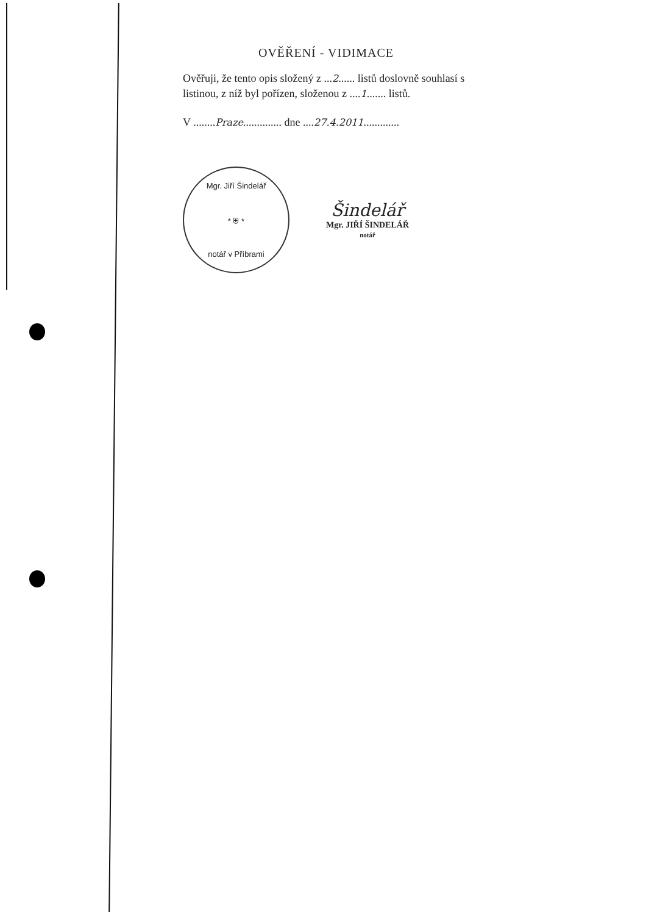OVĚŘENÍ - VIDIMACE
Ověřuji, že tento opis složený z ...2...... listů doslovně souhlasí s listinou, z níž byl pořízen, složenou z ....1....... listů.
V ........Praze.............. dne ....27.4.2011.............
Mgr. Jiří Šindelář
* ⛨ *
notář v Příbrami
Šindelář
Mgr. JIŘÍ ŠINDELÁŘ
notář